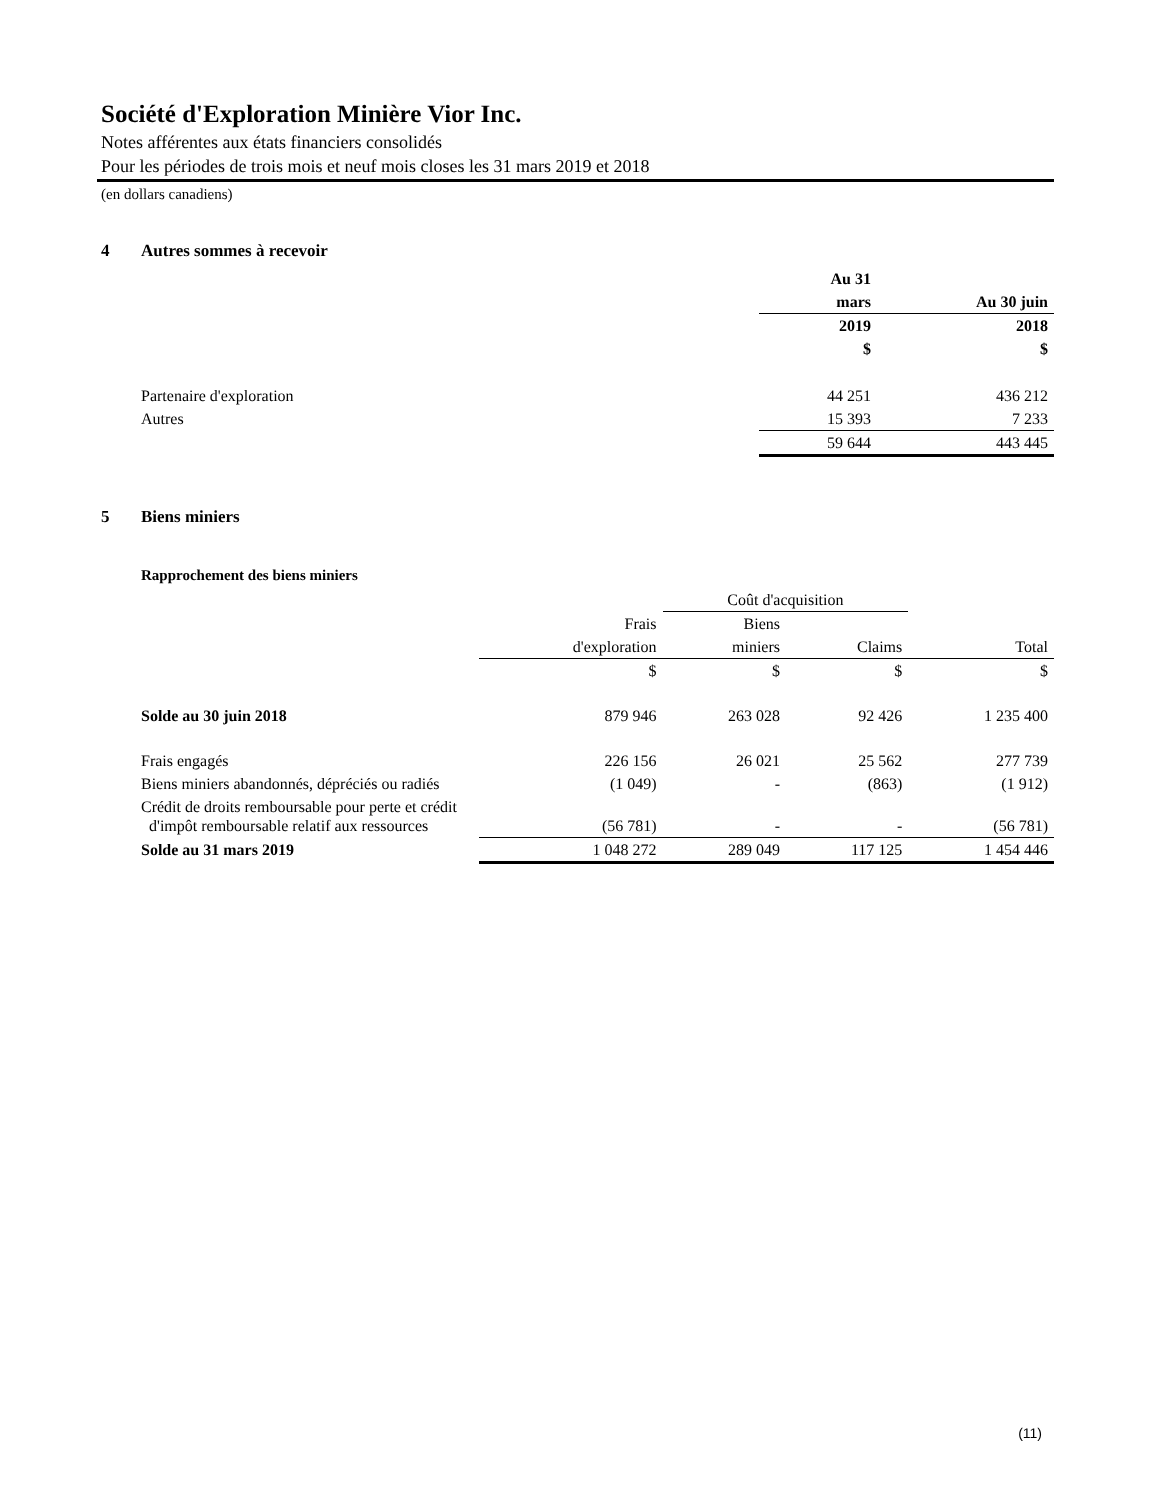Société d'Exploration Minière Vior Inc.
Notes afférentes aux états financiers consolidés
Pour les périodes de trois mois et neuf mois closes les 31 mars 2019 et 2018
(en dollars canadiens)
4 Autres sommes à recevoir
| | Au 31 | |
| | mars | Au 30 juin |
| | 2019 | 2018 |
| | $ | $ |
| Partenaire d'exploration | 44 251 | 436 212 |
| Autres | 15 393 | 7 233 |
| | 59 644 | 443 445 |
5 Biens miniers
Rapprochement des biens miniers
| | | Coût d'acquisition | | |
| | Frais | Biens | | |
| | d'exploration | miniers | Claims | Total |
| | $ | $ | $ | $ |
| Solde au 30 juin 2018 | 879 946 | 263 028 | 92 426 | 1 235 400 |
| Frais engagés | 226 156 | 26 021 | 25 562 | 277 739 |
| Biens miniers abandonnés, dépréciés ou radiés | (1 049) | - | (863) | (1 912) |
| Crédit de droits remboursable pour perte et crédit d'impôt remboursable relatif aux ressources | (56 781) | - | - | (56 781) |
| Solde au 31 mars 2019 | 1 048 272 | 289 049 | 117 125 | 1 454 446 |
(11)